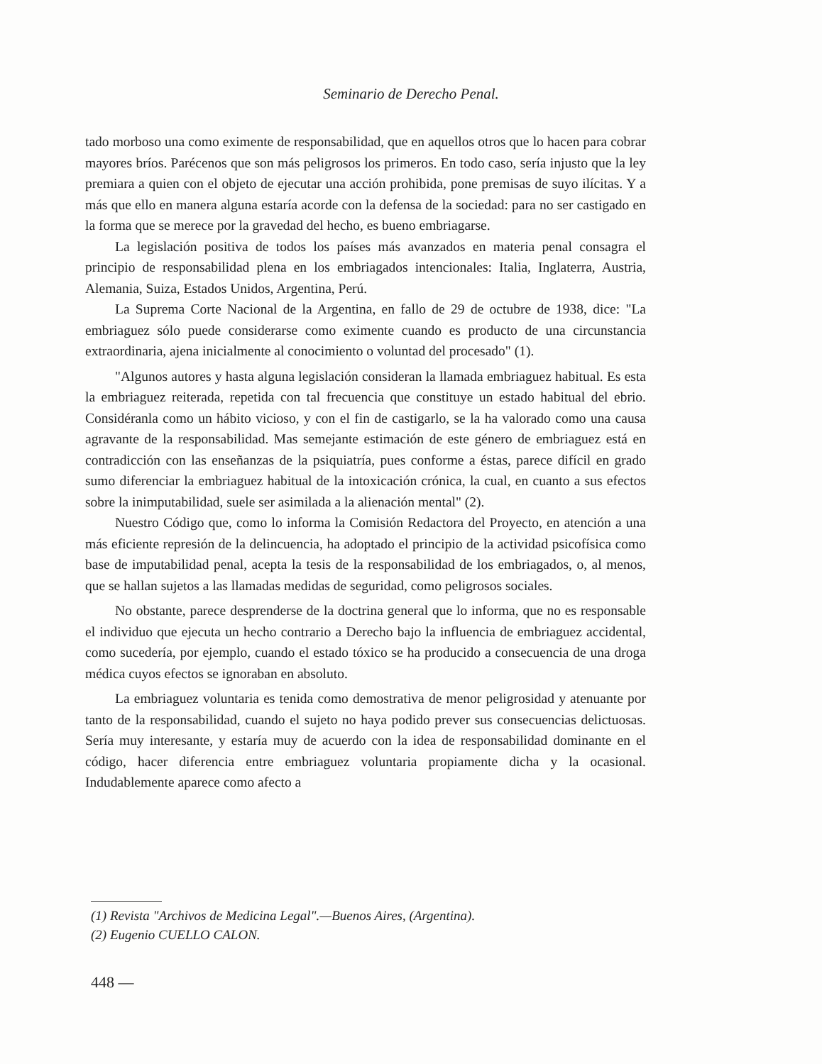Seminario de Derecho Penal.
tado morboso una como eximente de responsabilidad, que en aquellos otros que lo hacen para cobrar mayores bríos. Parécenos que son más peligrosos los primeros. En todo caso, sería injusto que la ley premiara a quien con el objeto de ejecutar una acción prohibida, pone premisas de suyo ilícitas. Y a más que ello en manera alguna estaría acorde con la defensa de la sociedad: para no ser castigado en la forma que se merece por la gravedad del hecho, es bueno embriagarse.
La legislación positiva de todos los países más avanzados en materia penal consagra el principio de responsabilidad plena en los embriagados intencionales: Italia, Inglaterra, Austria, Alemania, Suiza, Estados Unidos, Argentina, Perú.
La Suprema Corte Nacional de la Argentina, en fallo de 29 de octubre de 1938, dice: "La embriaguez sólo puede considerarse como eximente cuando es producto de una circunstancia extraordinaria, ajena inicialmente al conocimiento o voluntad del procesado" (1).
"Algunos autores y hasta alguna legislación consideran la llamada embriaguez habitual. Es esta la embriaguez reiterada, repetida con tal frecuencia que constituye un estado habitual del ebrio. Considéranla como un hábito vicioso, y con el fin de castigarlo, se la ha valorado como una causa agravante de la responsabilidad. Mas semejante estimación de este género de embriaguez está en contradicción con las enseñanzas de la psiquiatría, pues conforme a éstas, parece difícil en grado sumo diferenciar la embriaguez habitual de la intoxicación crónica, la cual, en cuanto a sus efectos sobre la inimputabilidad, suele ser asimilada a la alienación mental" (2).
Nuestro Código que, como lo informa la Comisión Redactora del Proyecto, en atención a una más eficiente represión de la delincuencia, ha adoptado el principio de la actividad psicofísica como base de imputabilidad penal, acepta la tesis de la responsabilidad de los embriagados, o, al menos, que se hallan sujetos a las llamadas medidas de seguridad, como peligrosos sociales.
No obstante, parece desprenderse de la doctrina general que lo informa, que no es responsable el individuo que ejecuta un hecho contrario a Derecho bajo la influencia de embriaguez accidental, como sucedería, por ejemplo, cuando el estado tóxico se ha producido a consecuencia de una droga médica cuyos efectos se ignoraban en absoluto.
La embriaguez voluntaria es tenida como demostrativa de menor peligrosidad y atenuante por tanto de la responsabilidad, cuando el sujeto no haya podido prever sus consecuencias delictuosas. Sería muy interesante, y estaría muy de acuerdo con la idea de responsabilidad dominante en el código, hacer diferencia entre embriaguez voluntaria propiamente dicha y la ocasional. Indudablemente aparece como afecto a
(1) Revista "Archivos de Medicina Legal".—Buenos Aires, (Argentina).
(2) Eugenio CUELLO CALON.
448 —